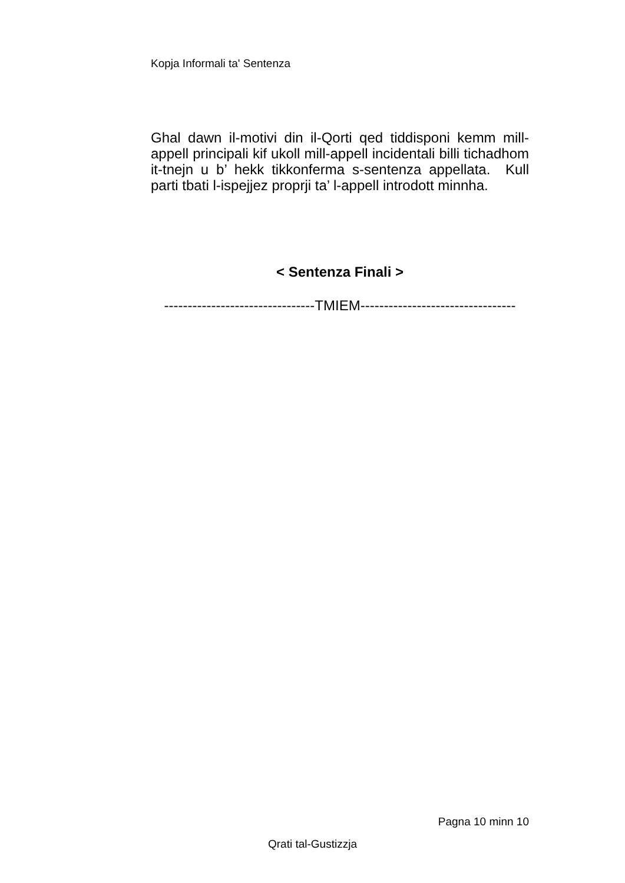Kopja Informali ta' Sentenza
Ghal dawn il-motivi din il-Qorti qed tiddisponi kemm mill-appell principali kif ukoll mill-appell incidentali billi tichadhom it-tnejn u b’ hekk tikkonferma s-sentenza appellata. Kull parti tbati l-ispejjez proprji ta’ l-appell introdott minnha.
< Sentenza Finali >
--------------------------------TMIEM---------------------------------
Pagna 10 minn 10
Qrati tal-Gustizzja